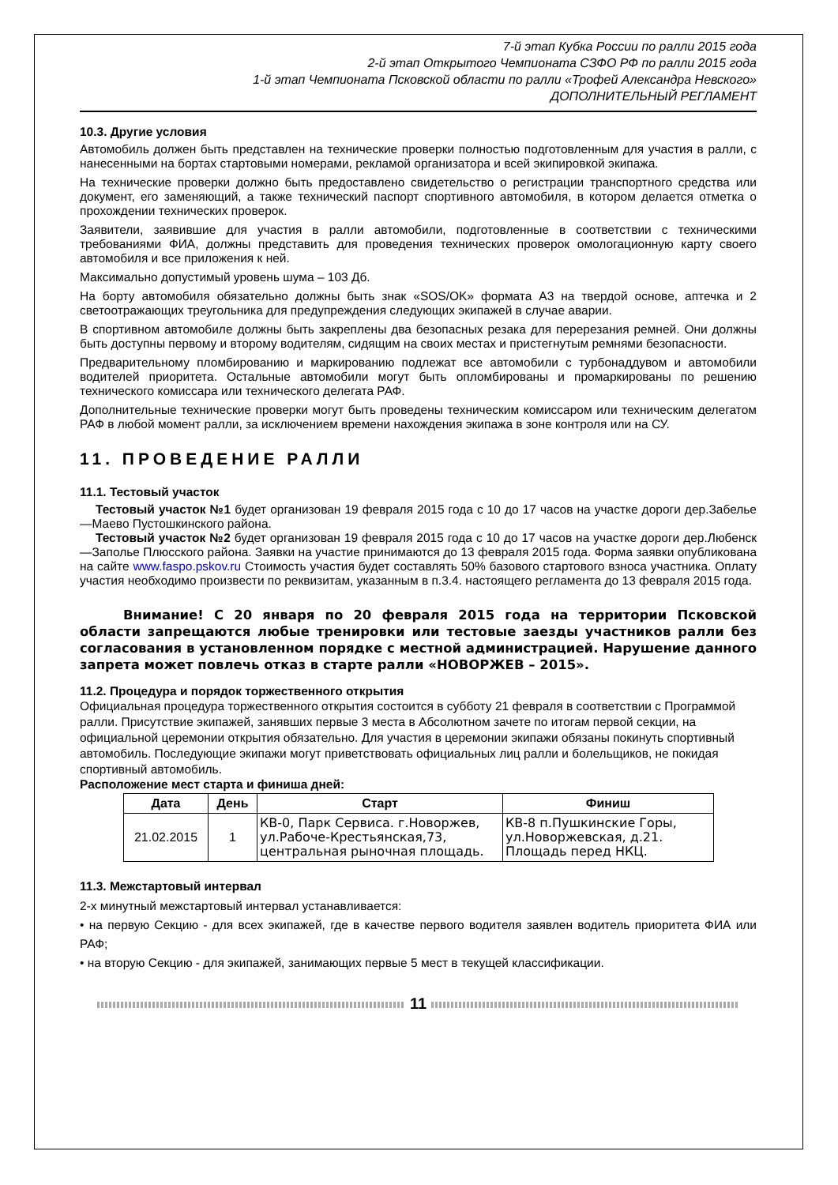7-й этап Кубка России по ралли 2015 года
2-й этап Открытого Чемпионата СЗФО РФ по ралли 2015 года
1-й этап Чемпионата Псковской области по ралли «Трофей Александра Невского»
ДОПОЛНИТЕЛЬНЫЙ РЕГЛАМЕНТ
10.3. Другие условия
Автомобиль должен быть представлен на технические проверки полностью подготовленным для участия в ралли, с нанесенными на бортах стартовыми номерами, рекламой организатора и всей экипировкой экипажа.
На технические проверки должно быть предоставлено свидетельство о регистрации транспортного средства или документ, его заменяющий, а также технический паспорт спортивного автомобиля, в котором делается отметка о прохождении технических проверок.
Заявители, заявившие для участия в ралли автомобили, подготовленные в соответствии с техническими требованиями ФИА, должны представить для проведения технических проверок омологационную карту своего автомобиля и все приложения к ней.
Максимально допустимый уровень шума – 103 Дб.
На борту автомобиля обязательно должны быть знак «SOS/OK» формата А3 на твердой основе, аптечка и 2 светоотражающих треугольника для предупреждения следующих экипажей в случае аварии.
В спортивном автомобиле должны быть закреплены два безопасных резака для перерезания ремней. Они должны быть доступны первому и второму водителям, сидящим на своих местах и пристегнутым ремнями безопасности.
Предварительному пломбированию и маркированию подлежат все автомобили с турбонаддувом и автомобили водителей приоритета. Остальные автомобили могут быть опломбированы и промаркированы по решению технического комиссара или технического делегата РАФ.
Дополнительные технические проверки могут быть проведены техническим комиссаром или техническим делегатом РАФ в любой момент ралли, за исключением времени нахождения экипажа в зоне контроля или на СУ.
11. ПРОВЕДЕНИЕ РАЛЛИ
11.1. Тестовый участок
Тестовый участок №1 будет организован 19 февраля 2015 года с 10 до 17 часов на участке дороги дер.Забелье—Маево Пустошкинского района.
Тестовый участок №2 будет организован 19 февраля 2015 года с 10 до 17 часов на участке дороги дер.Любенск—Заполье Плюсского района. Заявки на участие принимаются до 13 февраля 2015 года. Форма заявки опубликована на сайте www.faspo.pskov.ru Стоимость участия будет составлять 50% базового стартового взноса участника. Оплату участия необходимо произвести по реквизитам, указанным в п.3.4. настоящего регламента до 13 февраля 2015 года.
Внимание! С 20 января по 20 февраля 2015 года на территории Псковской области запрещаются любые тренировки или тестовые заезды участников ралли без согласования в установленном порядке с местной администрацией. Нарушение данного запрета может повлечь отказ в старте ралли «НОВОРЖЕВ – 2015».
11.2. Процедура и порядок торжественного открытия
Официальная процедура торжественного открытия состоится в субботу 21 февраля в соответствии с Программой ралли. Присутствие экипажей, занявших первые 3 места в Абсолютном зачете по итогам первой секции, на официальной церемонии открытия обязательно. Для участия в церемонии экипажи обязаны покинуть спортивный автомобиль. Последующие экипажи могут приветствовать официальных лиц ралли и болельщиков, не покидая спортивный автомобиль.
Расположение мест старта и финиша дней:
| Дата | День | Старт | Финиш |
| --- | --- | --- | --- |
| 21.02.2015 | 1 | КВ-0, Парк Сервиса. г.Новоржев, ул.Рабоче-Крестьянская,73, центральная рыночная площадь. | КВ-8 п.Пушкинские Горы, ул.Новоржевская, д.21. Площадь перед НКЦ. |
11.3. Межстартовый интервал
2-х минутный межстартовый интервал устанавливается:
• на первую Секцию - для всех экипажей, где в качестве первого водителя заявлен водитель приоритета ФИА или РАФ;
• на вторую Секцию - для экипажей, занимающих первые 5 мест в текущей классификации.
11